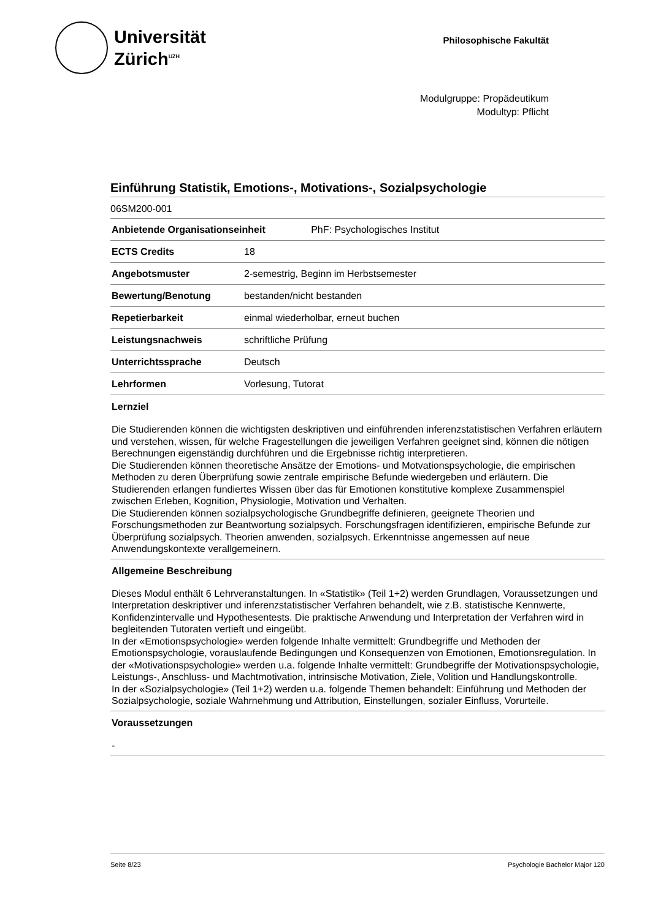Universität
Zürich<sup>UZH</sup>
Philosophische Fakultät
Modulgruppe: Propädeutikum
Modultyp: Pflicht
Einführung Statistik, Emotions-, Motivations-, Sozialpsychologie
06SM200-001
| Anbietende Organisationseinheit PhF: Psychologisches Institut | |
| --- | --- |
| ECTS Credits | 18 |
| Angebotsmuster | 2-semestrig, Beginn im Herbstsemester |
| Bewertung/Benotung | bestanden/nicht bestanden |
| Repetierbarkeit | einmal wiederholbar, erneut buchen |
| Leistungsnachweis | schriftliche Prüfung |
| Unterrichtssprache | Deutsch |
| Lehrformen | Vorlesung, Tutorat |
Lernziel
Die Studierenden können die wichtigsten deskriptiven und einführenden inferenzstatistischen Verfahren erläutern und verstehen, wissen, für welche Fragestellungen die jeweiligen Verfahren geeignet sind, können die nötigen Berechnungen eigenständig durchführen und die Ergebnisse richtig interpretieren.
Die Studierenden können theoretische Ansätze der Emotions- und Motvationspsychologie, die empirischen Methoden zu deren Überprüfung sowie zentrale empirische Befunde wiedergeben und erläutern. Die Studierenden erlangen fundiertes Wissen über das für Emotionen konstitutive komplexe Zusammenspiel zwischen Erleben, Kognition, Physiologie, Motivation und Verhalten.
Die Studierenden können sozialpsychologische Grundbegriffe definieren, geeignete Theorien und Forschungsmethoden zur Beantwortung sozialpsych. Forschungsfragen identifizieren, empirische Befunde zur Überprüfung sozialpsych. Theorien anwenden, sozialpsych. Erkenntnisse angemessen auf neue Anwendungskontexte verallgemeinern.
Allgemeine Beschreibung
Dieses Modul enthält 6 Lehrveranstaltungen. In «Statistik» (Teil 1+2) werden Grundlagen, Voraussetzungen und Interpretation deskriptiver und inferenzstatistischer Verfahren behandelt, wie z.B. statistische Kennwerte, Konfidenzintervalle und Hypothesentests. Die praktische Anwendung und Interpretation der Verfahren wird in begleitenden Tutoraten vertieft und eingeübt.
In der «Emotionspsychologie» werden folgende Inhalte vermittelt: Grundbegriffe und Methoden der Emotionspsychologie, vorauslaufende Bedingungen und Konsequenzen von Emotionen, Emotionsregulation. In der «Motivationspsychologie» werden u.a. folgende Inhalte vermittelt: Grundbegriffe der Motivationspsychologie, Leistungs-, Anschluss- und Machtmotivation, intrinsische Motivation, Ziele, Volition und Handlungskontrolle.
In der «Sozialpsychologie» (Teil 1+2) werden u.a. folgende Themen behandelt: Einführung und Methoden der Sozialpsychologie, soziale Wahrnehmung und Attribution, Einstellungen, sozialer Einfluss, Vorurteile.
Voraussetzungen
-
Seite 8/23 Psychologie Bachelor Major 120